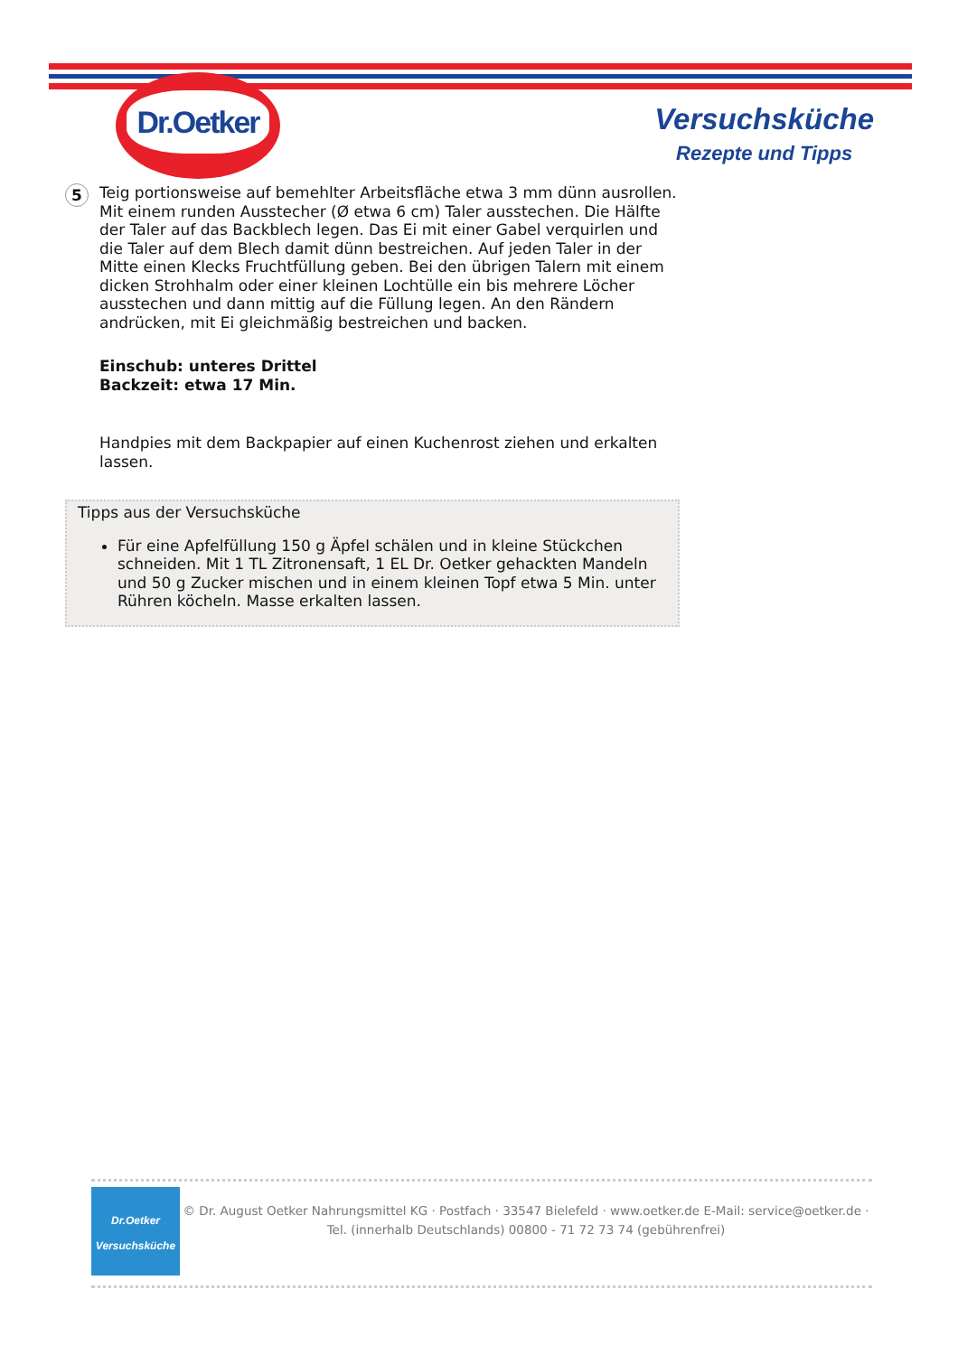Dr.Oetker
Versuchsküche
Rezepte und Tipps
5
Teig portionsweise auf bemehlter Arbeitsfläche etwa 3 mm dünn ausrollen. Mit einem runden Ausstecher (Ø etwa 6 cm) Taler ausstechen. Die Hälfte der Taler auf das Backblech legen. Das Ei mit einer Gabel verquirlen und die Taler auf dem Blech damit dünn bestreichen. Auf jeden Taler in der Mitte einen Klecks Fruchtfüllung geben. Bei den übrigen Talern mit einem dicken Strohhalm oder einer kleinen Lochtülle ein bis mehrere Löcher ausstechen und dann mittig auf die Füllung legen. An den Rändern andrücken, mit Ei gleichmäßig bestreichen und backen.
Einschub: unteres Drittel
Backzeit: etwa 17 Min.
Handpies mit dem Backpapier auf einen Kuchenrost ziehen und erkalten lassen.
Tipps aus der Versuchsküche
Für eine Apfelfüllung 150 g Äpfel schälen und in kleine Stückchen schneiden. Mit 1 TL Zitronensaft, 1 EL Dr. Oetker gehackten Mandeln und 50 g Zucker mischen und in einem kleinen Topf etwa 5 Min. unter Rühren köcheln. Masse erkalten lassen.
Dr.Oetker
Versuchsküche
© Dr. August Oetker Nahrungsmittel KG · Postfach · 33547 Bielefeld · www.oetker.de E-Mail: service@oetker.de ·
Tel. (innerhalb Deutschlands) 00800 - 71 72 73 74 (gebührenfrei)